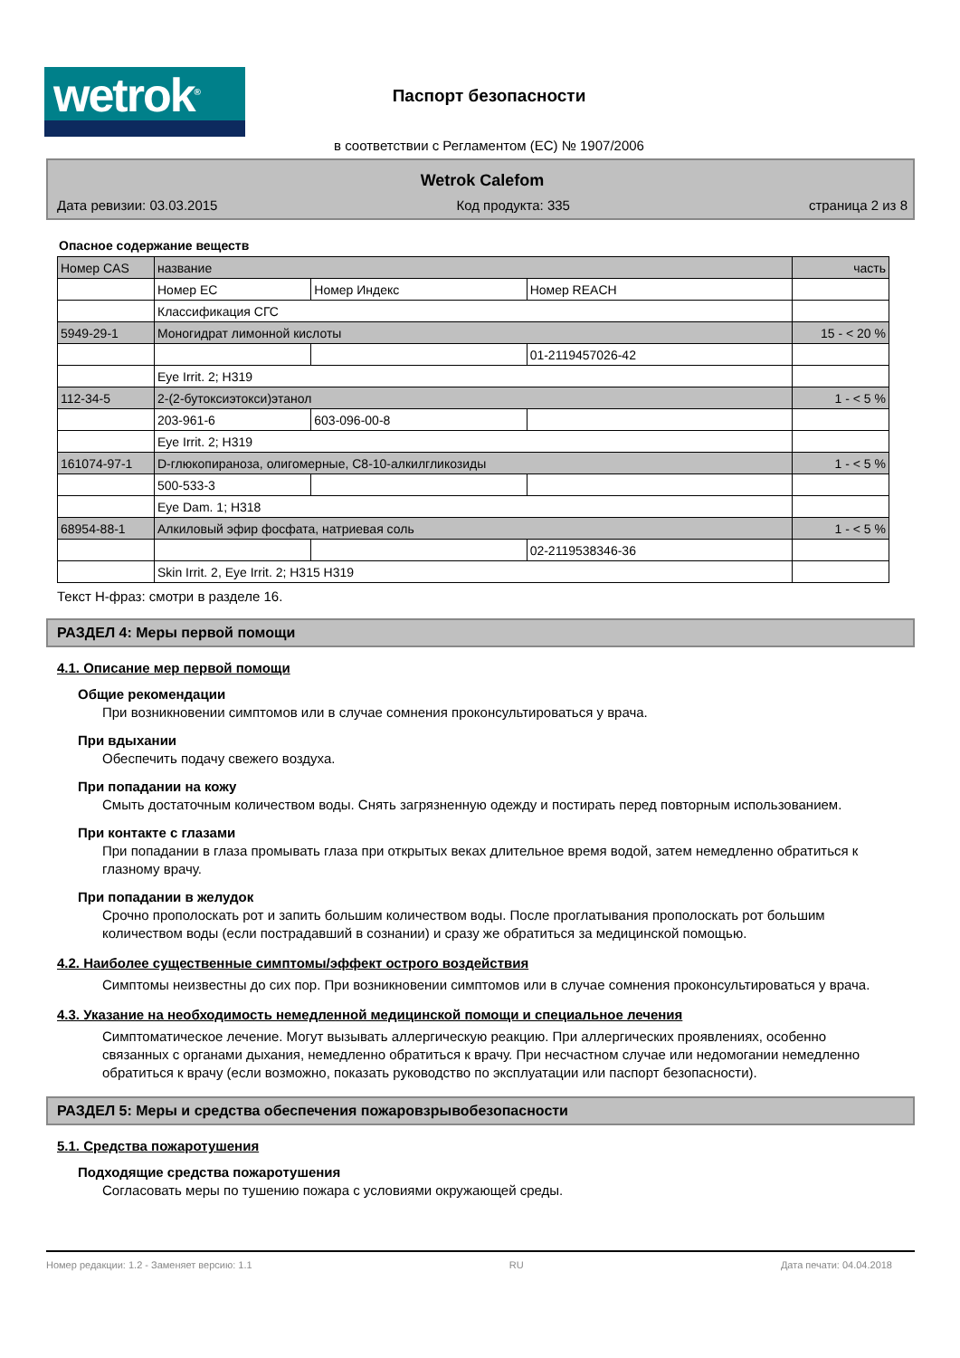wetrok<sup>®</sup>
Паспорт безопасности
в соответствии с Регламентом (ЕС) № 1907/2006
Wetrok Calefom
Дата ревизии: 03.03.2015 Код продукта: 335 страница 2 из 8
Опасное содержание веществ
| Номер CAS | название | | | часть |
| | Номер ЕС | Номер Индекс | Номер REACH | |
| | Классификация СГС | | | |
| 5949-29-1 | Моногидрат лимонной кислоты | | | 15 - < 20 % |
| | | | 01-2119457026-42 | |
| | Eye Irrit. 2; H319 | | | |
| 112-34-5 | 2-(2-бутоксиэтокси)этанол | | | 1 - < 5 % |
| | 203-961-6 | 603-096-00-8 | | |
| | Eye Irrit. 2; H319 | | | |
| 161074-97-1 | D-глюкопираноза, олигомерные, C8-10-алкилгликозиды | | | 1 - < 5 % |
| | 500-533-3 | | | |
| | Eye Dam. 1; H318 | | | |
| 68954-88-1 | Алкиловый эфир фосфата, натриевая соль | | | 1 - < 5 % |
| | | | 02-2119538346-36 | |
| | Skin Irrit. 2, Eye Irrit. 2; H315 H319 | | | |
Текст H-фраз: смотри в разделе 16.
РАЗДЕЛ 4: Меры первой помощи
4.1. Описание мер первой помощи
Общие рекомендации
При возникновении симптомов или в случае сомнения проконсультироваться у врача.
При вдыхании
Обеспечить подачу свежего воздуха.
При попадании на кожу
Смыть достаточным количеством воды. Снять загрязненную одежду и постирать перед повторным использованием.
При контакте с глазами
При попадании в глаза промывать глаза при открытых веках длительное время водой, затем немедленно обратиться к глазному врачу.
При попадании в желудок
Срочно прополоскать рот и запить большим количеством воды. После проглатывания прополоскать рот большим количеством воды (если пострадавший в сознании) и сразу же обратиться за медицинской помощью.
4.2. Наиболее существенные симптомы/эффект острого воздействия
Симптомы неизвестны до сих пор. При возникновении симптомов или в случае сомнения проконсультироваться у врача.
4.3. Указание на необходимость немедленной медицинской помощи и специальное лечения
Симптоматическое лечение. Могут вызывать аллергическую реакцию. При аллергических проявлениях, особенно связанных с органами дыхания, немедленно обратиться к врачу. При несчастном случае или недомогании немедленно обратиться к врачу (если возможно, показать руководство по эксплуатации или паспорт безопасности).
РАЗДЕЛ 5: Меры и средства обеспечения пожаровзрывобезопасности
5.1. Средства пожаротушения
Подходящие средства пожаротушения
Согласовать меры по тушению пожара с условиями окружающей среды.
Номер редакции: 1.2 - Заменяет версию: 1.1 RU Дата печати: 04.04.2018